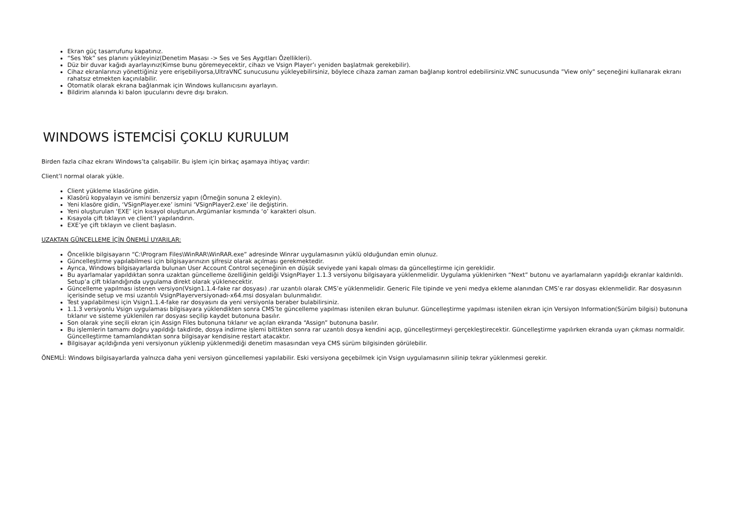Ekran güç tasarrufunu kapatınız.
“Ses Yok” ses planını yükleyiniz(Denetim Masası -> Ses ve Ses Aygıtları Özellikleri).
Düz bir duvar kağıdı ayarlayınız(Kimse bunu göremeyecektir, cihazı ve Vsign Player’ı yeniden başlatmak gerekebilir).
Cihaz ekranlarınızı yönettiğiniz yere erişebiliyorsa,UltraVNC sunucusunu yükleyebilirsiniz, böylece cihaza zaman zaman bağlanıp kontrol edebilirsiniz.VNC sunucusunda ”View only” seçeneğini kullanarak ekranı rahatsız etmekten kaçınılabilir.
Otomatik olarak ekrana bağlanmak için Windows kullanıcısını ayarlayın.
Bildirim alanında ki balon ipucularını devre dışı bırakın.
WINDOWS İSTEMCİSİ ÇOKLU KURULUM
Birden fazla cihaz ekranı Windows’ta çalışabilir. Bu işlem için birkaç aşamaya ihtiyaç vardır:
Client’I normal olarak yükle.
Client yükleme klasörüne gidin.
Klasörü kopyalayın ve ismini benzersiz yapın (Örneğin sonuna 2 ekleyin).
Yeni klasöre gidin, ‘VSignPlayer.exe’ ismini ‘VSignPlayer2.exe’ ile değiştirin.
Yeni oluşturulan ‘EXE’ için kısayol oluşturun.Argümanlar kısmında ‘o’ karakteri olsun.
Kısayola çift tıklayın ve client’I yapılandırın.
EXE’ye çift tıklayın ve client başlasın.
UZAKTAN GÜNCELLEME İÇİN ÖNEMLİ UYARILAR:
Öncelikle bilgisayarın “C:\Program Files\WinRAR\WinRAR.exe” adresinde Winrar uygulamasının yüklü olduğundan emin olunuz.
Güncelleştirme yapılabilmesi için bilgisayarınızın şifresiz olarak açılması gerekmektedir.
Ayrıca, Windows bilgisayarlarda bulunan User Account Control seçeneğinin en düşük seviyede yani kapalı olması da güncelleştirme için gereklidir.
Bu ayarlamalar yapıldıktan sonra uzaktan güncelleme özelliğinin geldiği VsignPlayer 1.1.3 versiyonu bilgisayara yüklenmelidir. Uygulama yüklenirken “Next” butonu ve ayarlamaların yapıldığı ekranlar kaldırıldı. Setup’a çift tıklandığında uygulama direkt olarak yüklenecektir.
Güncelleme yapılması istenen versiyon(Vsign1.1.4-fake rar dosyası) .rar uzantılı olarak CMS’e yüklenmelidir. Generic File tipinde ve yeni medya ekleme alanından CMS’e rar dosyası eklenmelidir. Rar dosyasının içerisinde setup ve msi uzantılı VsignPlayerversiyonadı-x64.msi dosyaları bulunmalıdır.
Test yapılabilmesi için Vsign1.1.4-fake rar dosyasını da yeni versiyonla beraber bulabilirsiniz.
1.1.3 versiyonlu Vsign uygulaması bilgisayara yüklendikten sonra CMS’te güncelleme yapılması istenilen ekran bulunur. Güncelleştirme yapılması istenilen ekran için Versiyon Information(Sürüm bilgisi) butonuna tıklanır ve sisteme yüklenilen rar dosyası seçilip kaydet butonuna basılır.
Son olarak yine seçili ekran için Assign Files butonuna tıklanır ve açılan ekranda “Assign” butonuna basılır.
Bu işlemlerin tamamı doğru yapıldığı takdirde, dosya indirme işlemi bittikten sonra rar uzantılı dosya kendini açıp, güncelleştirmeyi gerçekleştirecektir. Güncelleştirme yapılırken ekranda uyarı çıkması normaldir. Güncelleştirme tamamlandıktan sonra bilgisayar kendisine restart atacaktır.
Bilgisayar açıldığında yeni versiyonun yüklenip yüklenmediği denetim masasından veya CMS sürüm bilgisinden görülebilir.
ÖNEMLİ: Windows bilgisayarlarda yalnızca daha yeni versiyon güncellemesi yapılabilir. Eski versiyona geçebilmek için Vsign uygulamasının silinip tekrar yüklenmesi gerekir.